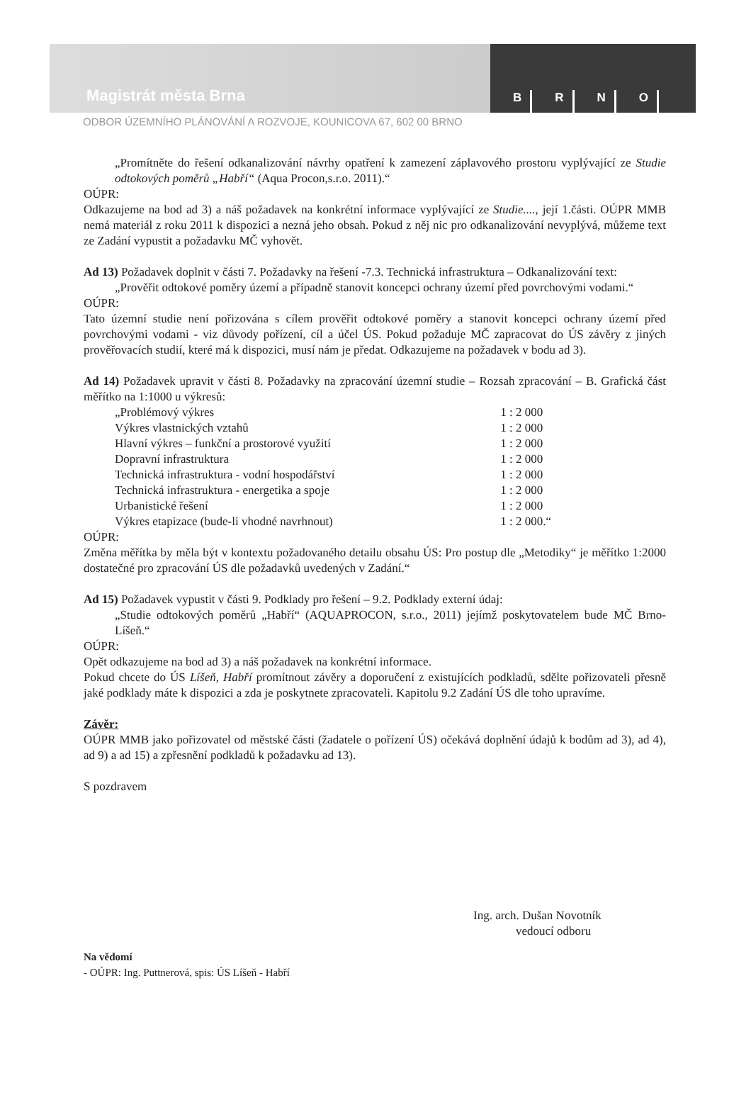Magistrát města Brna
BRNO
ODBOR ÚZEMNÍHO PLÁNOVÁNÍ A ROZVOJE, KOUNICOVA 67, 602 00 BRNO
„Promítněte do řešení odkanalizování návrhy opatření k zamezení záplavového prostoru vyplývající ze Studie odtokových poměrů „Habří“ (Aqua Procon,s.r.o. 2011).“
OÚPR:
Odkazujeme na bod ad 3) a náš požadavek na konkrétní informace vyplývající ze Studie...., její 1.části. OÚPR MMB nemá materiál z roku 2011 k dispozici a nezná jeho obsah. Pokud z něj nic pro odkanalizování nevyplývá, můžeme text ze Zadání vypustit a požadavku MČ vyhovět.
Ad 13) Požadavek doplnit v části 7. Požadavky na řešení -7.3. Technická infrastruktura – Odkanalizování text:
„Prověřit odtokové poměry území a případně stanovit koncepci ochrany území před povrchovými vodami.“
OÚPR:
Tato územní studie není pořizována s cílem prověřit odtokové poměry a stanovit koncepci ochrany území před povrchovými vodami - viz důvody pořízení, cíl a účel ÚS. Pokud požaduje MČ zapracovat do ÚS závěry z jiných prověřovacích studií, které má k dispozici, musí nám je předat. Odkazujeme na požadavek v bodu ad 3).
Ad 14) Požadavek upravit v části 8. Požadavky na zpracování územní studie – Rozsah zpracování – B. Grafická část měřítko na 1:1000 u výkresů:
| „Problémový výkres | 1 : 2 000 |
| Výkres vlastnických vztahů | 1 : 2 000 |
| Hlavní výkres – funkční a prostorové využití | 1 : 2 000 |
| Dopravní infrastruktura | 1 : 2 000 |
| Technická infrastruktura - vodní hospodářství | 1 : 2 000 |
| Technická infrastruktura - energetika a spoje | 1 : 2 000 |
| Urbanistické řešení | 1 : 2 000 |
| Výkres etapizace (bude-li vhodné navrhnout) | 1 : 2 000.“ |
OÚPR:
Změna měřítka by měla být v kontextu požadovaného detailu obsahu ÚS: Pro postup dle „Metodiky“ je měřítko 1:2000 dostatečné pro zpracování ÚS dle požadavků uvedených v Zadání.“
Ad 15) Požadavek vypustit v části 9. Podklady pro řešení – 9.2. Podklady externí údaj:
„Studie odtokových poměrů „Habří“ (AQUAPROCON, s.r.o., 2011) jejímž poskytovatelem bude MČ Brno-Líšeň.“
OÚPR:
Opět odkazujeme na bod ad 3) a náš požadavek na konkrétní informace.
Pokud chcete do ÚS Líšeň, Habří promítnout závěry a doporučení z existujících podkladů, sdělte pořizovateli přesně jaké podklady máte k dispozici a zda je poskytnete zpracovateli. Kapitolu 9.2 Zadání ÚS dle toho upravíme.
Závěr:
OÚPR MMB jako pořizovatel od městské části (žadatele o pořízení ÚS) očekává doplnění údajů k bodům ad 3), ad 4), ad 9) a ad 15) a zpřesnění podkladů k požadavku ad 13).
S pozdravem
Ing. arch. Dušan Novotník
vedoucí odboru
Na vědomí
- OÚPR: Ing. Puttnerová, spis: ÚS Líšeň - Habří